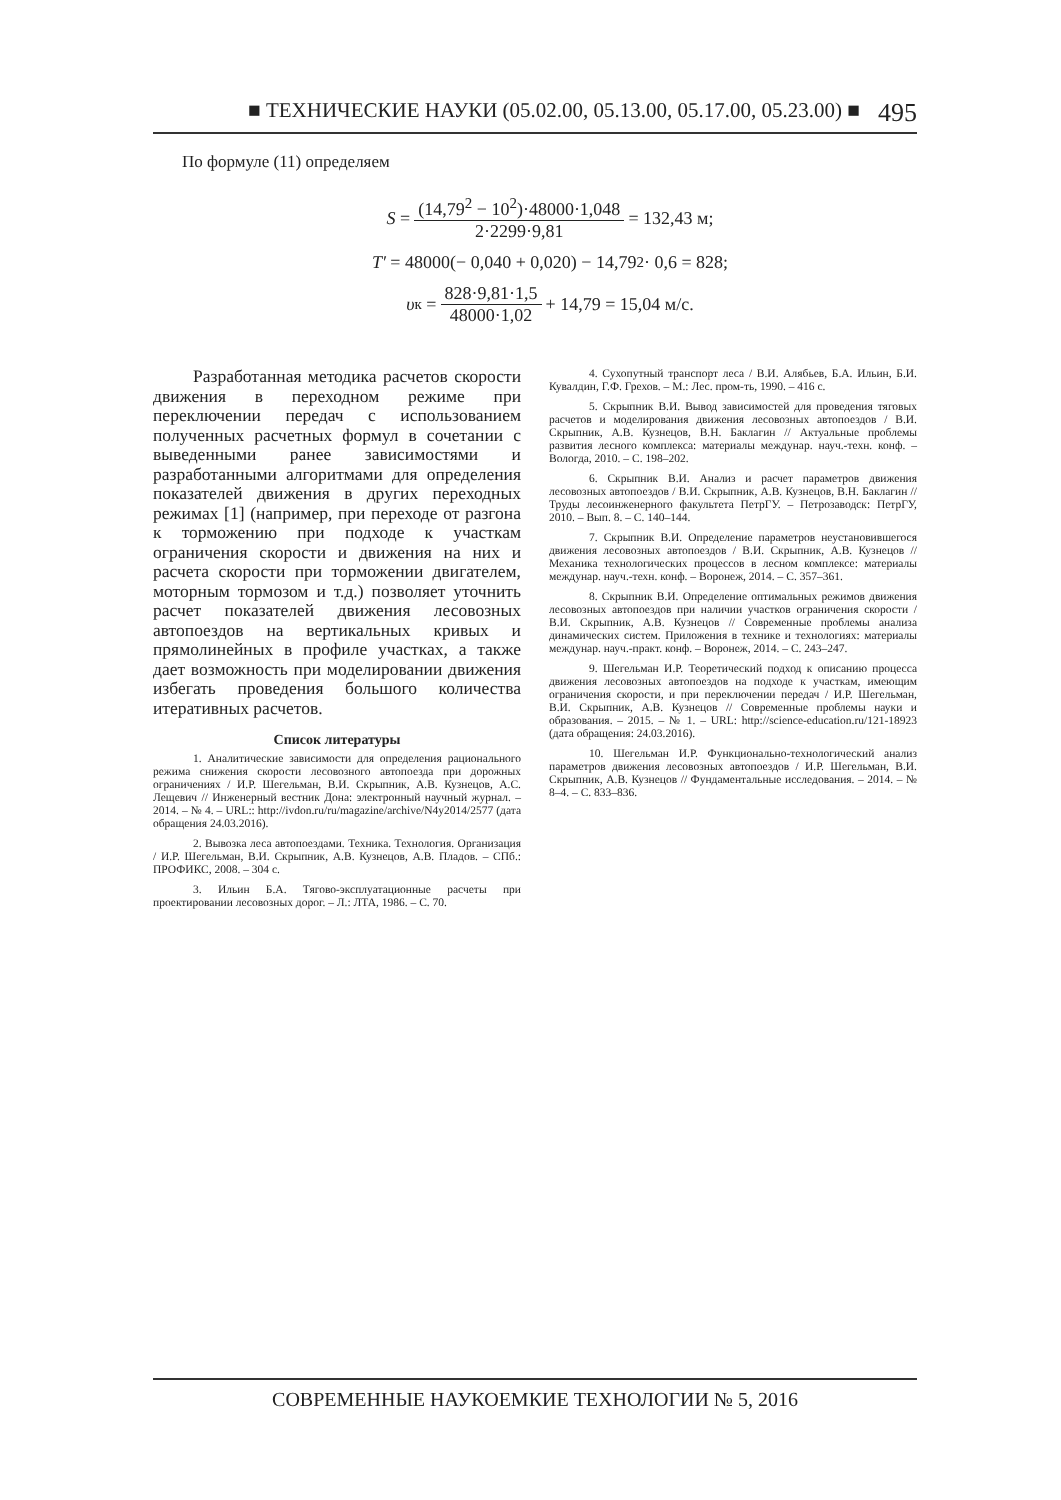■ ТЕХНИЧЕСКИЕ НАУКИ (05.02.00, 05.13.00, 05.17.00, 05.23.00) ■ 495
По формуле (11) определяем
S = (14,79<sup>2</sup> − 10<sup>2</sup>)·48000·1,048 2·2299·9,81 = 132,43 м;
T′ = 48000(− 0,040 + 0,020) − 14,79<sup>2</sup> · 0,6 = 828;
υ<sub>к</sub> = 828·9,81·1,5 48000·1,02 + 14,79 = 15,04 м/с.
Разработанная методика расчетов скорости движения в переходном режиме при переключении передач с использованием полученных расчетных формул в сочетании с выведенными ранее зависимостями и разработанными алгоритмами для определения показателей движения в других переходных режимах [1] (например, при переходе от разгона к торможению при подходе к участкам ограничения скорости и движения на них и расчета скорости при торможении двигателем, моторным тормозом и т.д.) позволяет уточнить расчет показателей движения лесовозных автопоездов на вертикальных кривых и прямолинейных в профиле участках, а также дает возможность при моделировании движения избегать проведения большого количества итеративных расчетов.
Список литературы
1. Аналитические зависимости для определения рационального режима снижения скорости лесовозного автопоезда при дорожных ограничениях / И.Р. Шегельман, В.И. Скрыпник, А.В. Кузнецов, А.С. Лещевич // Инженерный вестник Дона: электронный научный журнал. – 2014. – № 4. – URL:: http://ivdon.ru/ru/magazine/archive/N4y2014/2577 (дата обращения 24.03.2016).
2. Вывозка леса автопоездами. Техника. Технология. Организация / И.Р. Шегельман, В.И. Скрыпник, А.В. Кузнецов, А.В. Пладов. – СПб.: ПРОФИКС, 2008. – 304 с.
3. Ильин Б.А. Тягово-эксплуатационные расчеты при проектировании лесовозных дорог. – Л.: ЛТА, 1986. – С. 70.
4. Сухопутный транспорт леса / В.И. Алябьев, Б.А. Ильин, Б.И. Кувалдин, Г.Ф. Грехов. – М.: Лес. пром-ть, 1990. – 416 с.
5. Скрыпник В.И. Вывод зависимостей для проведения тяговых расчетов и моделирования движения лесовозных автопоездов / В.И. Скрыпник, А.В. Кузнецов, В.Н. Баклагин // Актуальные проблемы развития лесного комплекса: материалы междунар. науч.-техн. конф. – Вологда, 2010. – С. 198–202.
6. Скрыпник В.И. Анализ и расчет параметров движения лесовозных автопоездов / В.И. Скрыпник, А.В. Кузнецов, В.Н. Баклагин // Труды лесоинженерного факультета ПетрГУ. – Петрозаводск: ПетрГУ, 2010. – Вып. 8. – С. 140–144.
7. Скрыпник В.И. Определение параметров неустановившегося движения лесовозных автопоездов / В.И. Скрыпник, А.В. Кузнецов // Механика технологических процессов в лесном комплексе: материалы междунар. науч.-техн. конф. – Воронеж, 2014. – С. 357–361.
8. Скрыпник В.И. Определение оптимальных режимов движения лесовозных автопоездов при наличии участков ограничения скорости / В.И. Скрыпник, А.В. Кузнецов // Современные проблемы анализа динамических систем. Приложения в технике и технологиях: материалы междунар. науч.-практ. конф. – Воронеж, 2014. – С. 243–247.
9. Шегельман И.Р. Теоретический подход к описанию процесса движения лесовозных автопоездов на подходе к участкам, имеющим ограничения скорости, и при переключении передач / И.Р. Шегельман, В.И. Скрыпник, А.В. Кузнецов // Современные проблемы науки и образования. – 2015. – № 1. – URL: http://science-education.ru/121-18923 (дата обращения: 24.03.2016).
10. Шегельман И.Р. Функционально-технологический анализ параметров движения лесовозных автопоездов / И.Р. Шегельман, В.И. Скрыпник, А.В. Кузнецов // Фундаментальные исследования. – 2014. – № 8–4. – С. 833–836.
СОВРЕМЕННЫЕ НАУКОЕМКИЕ ТЕХНОЛОГИИ № 5, 2016